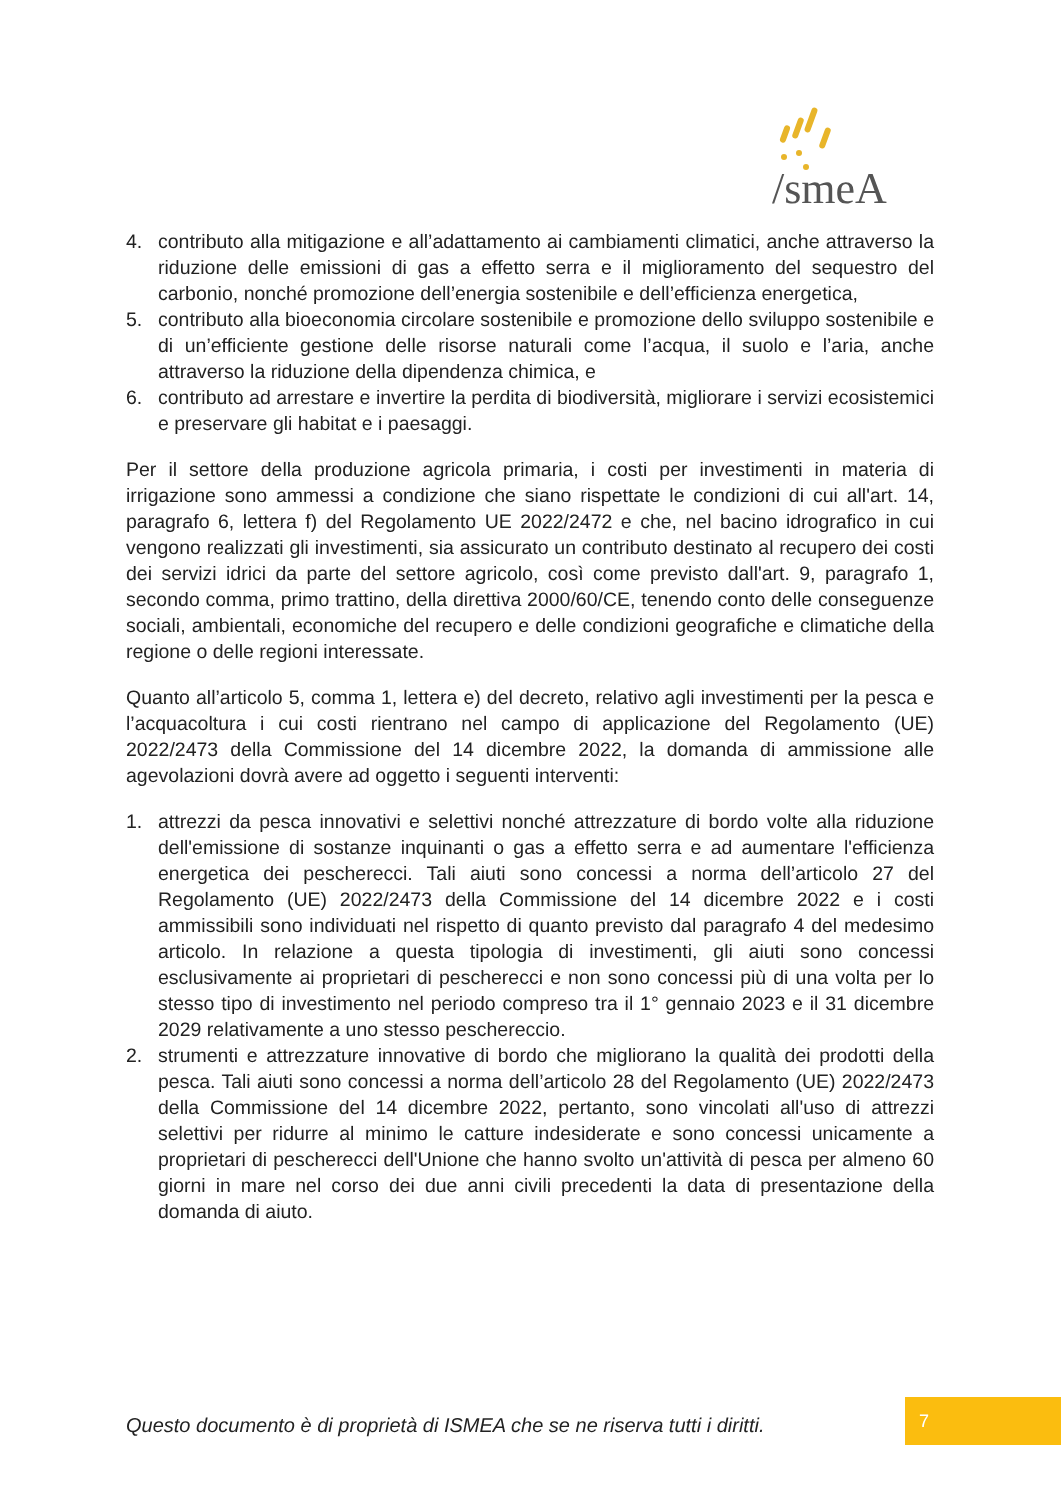/smeA
4. contributo alla mitigazione e all’adattamento ai cambiamenti climatici, anche attraverso la riduzione delle emissioni di gas a effetto serra e il miglioramento del sequestro del carbonio, nonché promozione dell’energia sostenibile e dell’efficienza energetica,
5. contributo alla bioeconomia circolare sostenibile e promozione dello sviluppo sostenibile e di un’efficiente gestione delle risorse naturali come l’acqua, il suolo e l’aria, anche attraverso la riduzione della dipendenza chimica, e
6. contributo ad arrestare e invertire la perdita di biodiversità, migliorare i servizi ecosistemici e preservare gli habitat e i paesaggi.
Per il settore della produzione agricola primaria, i costi per investimenti in materia di irrigazione sono ammessi a condizione che siano rispettate le condizioni di cui all'art. 14, paragrafo 6, lettera f) del Regolamento UE 2022/2472 e che, nel bacino idrografico in cui vengono realizzati gli investimenti, sia assicurato un contributo destinato al recupero dei costi dei servizi idrici da parte del settore agricolo, così come previsto dall'art. 9, paragrafo 1, secondo comma, primo trattino, della direttiva 2000/60/CE, tenendo conto delle conseguenze sociali, ambientali, economiche del recupero e delle condizioni geografiche e climatiche della regione o delle regioni interessate.
Quanto all’articolo 5, comma 1, lettera e) del decreto, relativo agli investimenti per la pesca e l’acquacoltura i cui costi rientrano nel campo di applicazione del Regolamento (UE) 2022/2473 della Commissione del 14 dicembre 2022, la domanda di ammissione alle agevolazioni dovrà avere ad oggetto i seguenti interventi:
1. attrezzi da pesca innovativi e selettivi nonché attrezzature di bordo volte alla riduzione dell'emissione di sostanze inquinanti o gas a effetto serra e ad aumentare l'efficienza energetica dei pescherecci. Tali aiuti sono concessi a norma dell’articolo 27 del Regolamento (UE) 2022/2473 della Commissione del 14 dicembre 2022 e i costi ammissibili sono individuati nel rispetto di quanto previsto dal paragrafo 4 del medesimo articolo. In relazione a questa tipologia di investimenti, gli aiuti sono concessi esclusivamente ai proprietari di pescherecci e non sono concessi più di una volta per lo stesso tipo di investimento nel periodo compreso tra il 1° gennaio 2023 e il 31 dicembre 2029 relativamente a uno stesso peschereccio.
2. strumenti e attrezzature innovative di bordo che migliorano la qualità dei prodotti della pesca. Tali aiuti sono concessi a norma dell’articolo 28 del Regolamento (UE) 2022/2473 della Commissione del 14 dicembre 2022, pertanto, sono vincolati all'uso di attrezzi selettivi per ridurre al minimo le catture indesiderate e sono concessi unicamente a proprietari di pescherecci dell'Unione che hanno svolto un'attività di pesca per almeno 60 giorni in mare nel corso dei due anni civili precedenti la data di presentazione della domanda di aiuto.
Questo documento è di proprietà di ISMEA che se ne riserva tutti i diritti.
7